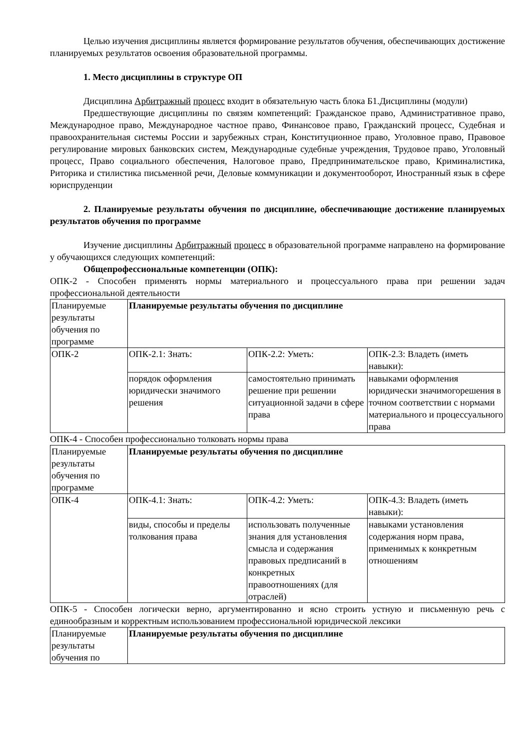Целью изучения дисциплины является формирование результатов обучения, обеспечивающих достижение планируемых результатов освоения образовательной программы.
1. Место дисциплины в структуре ОП
Дисциплина Арбитражный процесс входит в обязательную часть блока Б1.Дисциплины (модули)
Предшествующие дисциплины по связям компетенций: Гражданское право, Административное право, Международное право, Международное частное право, Финансовое право, Гражданский процесс, Судебная и правоохранительная системы России и зарубежных стран, Конституционное право, Уголовное право, Правовое регулирование мировых банковских систем, Международные судебные учреждения, Трудовое право, Уголовный процесс, Право социального обеспечения, Налоговое право, Предпринимательское право, Криминалистика, Риторика и стилистика письменной речи, Деловые коммуникации и документооборот, Иностранный язык в сфере юриспруденции
2. Планируемые результаты обучения по дисциплине, обеспечивающие достижение планируемых результатов обучения по программе
Изучение дисциплины Арбитражный процесс в образовательной программе направлено на формирование у обучающихся следующих компетенций:
Общепрофессиональные компетенции (ОПК):
ОПК-2 - Способен применять нормы материального и процессуального права при решении задач профессиональной деятельности
| Планируемые результаты обучения по программе | Планируемые результаты обучения по дисциплине | | |
| ОПК-2 | ОПК-2.1: Знать: | ОПК-2.2: Уметь: | ОПК-2.3: Владеть (иметь навыки): |
| | порядок оформления юридически значимого решения | самостоятельно принимать решение при решении ситуационной задачи в сфере права | навыками оформления юридически значимогорешения в точном соответствии с нормами материального и процессуального права |
ОПК-4 - Способен профессионально толковать нормы права
| Планируемые результаты обучения по программе | Планируемые результаты обучения по дисциплине | | |
| ОПК-4 | ОПК-4.1: Знать: | ОПК-4.2: Уметь: | ОПК-4.3: Владеть (иметь навыки): |
| | виды, способы и пределы толкования права | использовать полученные знания для установления смысла и содержания правовых предписаний в конкретных правоотношениях (для отраслей) | навыками установления содержания норм права, применимых к конкретным отношениям |
ОПК-5 - Способен логически верно, аргументированно и ясно строить устную и письменную речь с единообразным и корректным использованием профессиональной юридической лексики
| Планируемые результаты обучения по | Планируемые результаты обучения по дисциплине |